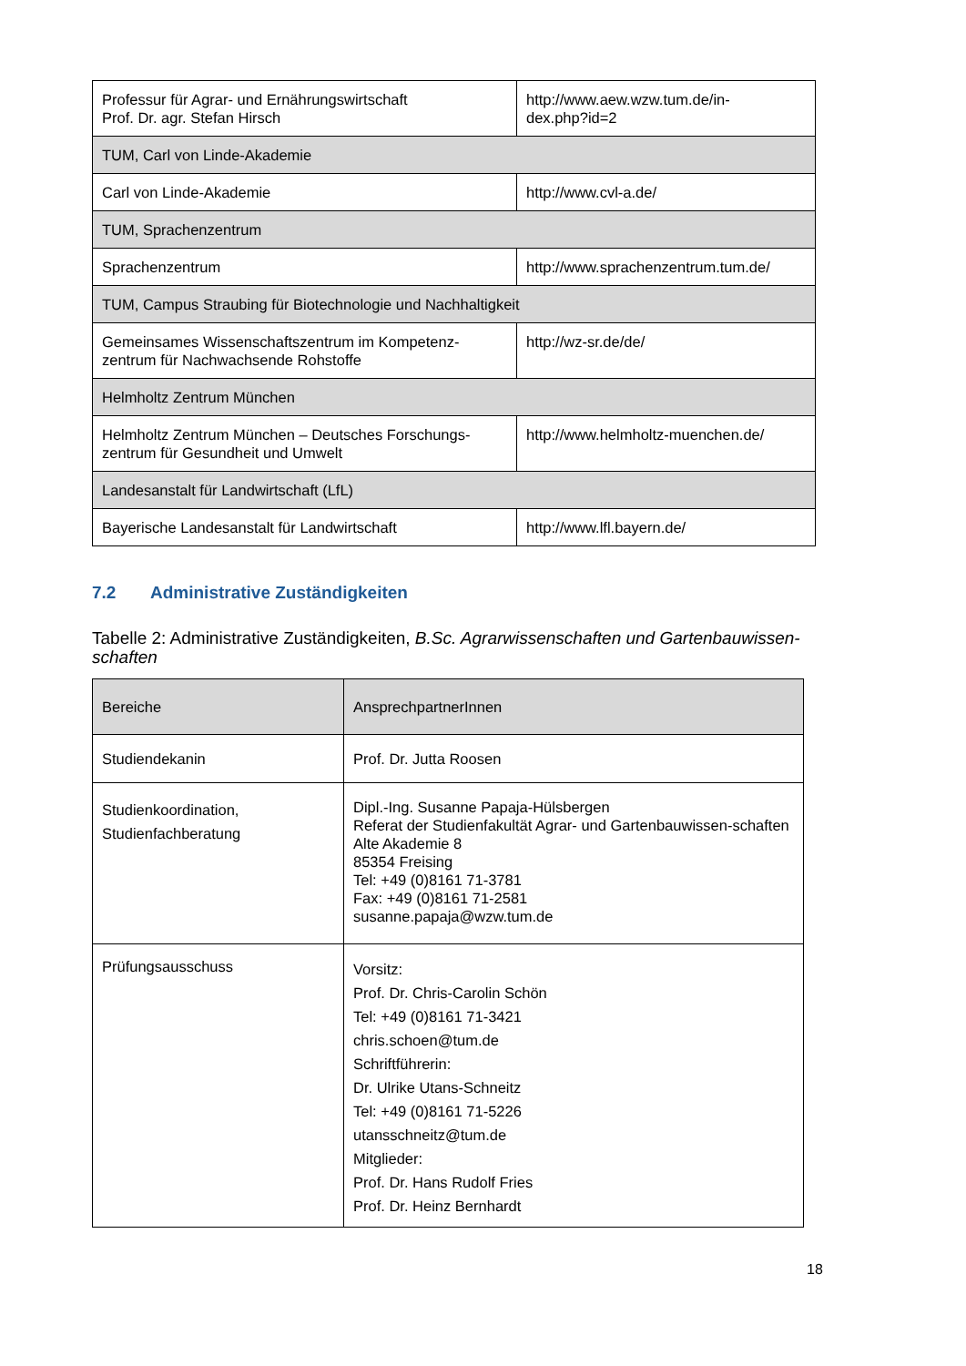| Professur für Agrar- und Ernährungswirtschaft Prof. Dr. agr. Stefan Hirsch | http://www.aew.wzw.tum.de/in- dex.php?id=2 |
| TUM, Carl von Linde-Akademie | |
| Carl von Linde-Akademie | http://www.cvl-a.de/ |
| TUM, Sprachenzentrum | |
| Sprachenzentrum | http://www.sprachenzentrum.tum.de/ |
| TUM, Campus Straubing für Biotechnologie und Nachhaltigkeit | |
| Gemeinsames Wissenschaftszentrum im Kompetenz- zentrum für Nachwachsende Rohstoffe | http://wz-sr.de/de/ |
| Helmholtz Zentrum München | |
| Helmholtz Zentrum München – Deutsches Forschungs- zentrum für Gesundheit und Umwelt | http://www.helmholtz-muenchen.de/ |
| Landesanstalt für Landwirtschaft (LfL) | |
| Bayerische Landesanstalt für Landwirtschaft | http://www.lfl.bayern.de/ |
7.2 Administrative Zuständigkeiten
Tabelle 2: Administrative Zuständigkeiten, B.Sc. Agrarwissenschaften und Gartenbauwissen-schaften
| Bereiche | AnsprechpartnerInnen |
| Studiendekanin | Prof. Dr. Jutta Roosen |
| Studienkoordination, Studienfachberatung | Dipl.-Ing. Susanne Papaja-Hülsbergen Referat der Studienfakultät Agrar- und Gartenbauwissen-schaften Alte Akademie 8 85354 Freising Tel: +49 (0)8161 71-3781 Fax: +49 (0)8161 71-2581 susanne.papaja@wzw.tum.de |
| Prüfungsausschuss | Vorsitz: Prof. Dr. Chris-Carolin Schön Tel: +49 (0)8161 71-3421 chris.schoen@tum.de Schriftführerin: Dr. Ulrike Utans-Schneitz Tel: +49 (0)8161 71-5226 utansschneitz@tum.de Mitglieder: Prof. Dr. Hans Rudolf Fries Prof. Dr. Heinz Bernhardt |
18